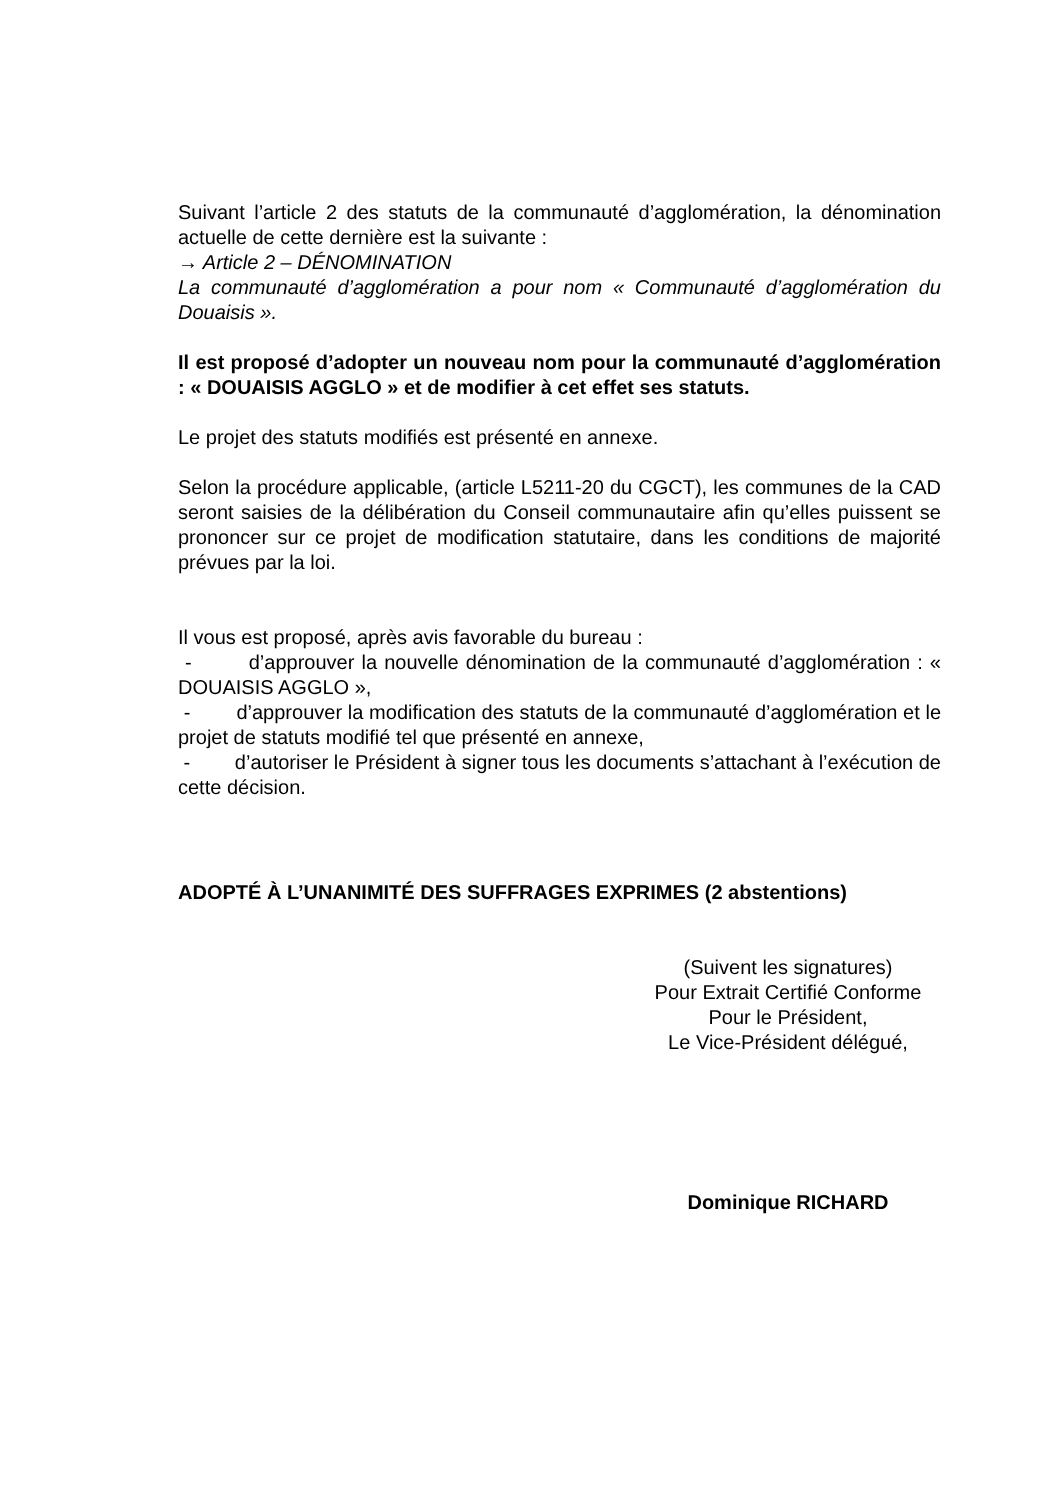Suivant l’article 2 des statuts de la communauté d’agglomération, la dénomination actuelle de cette dernière est la suivante :
→ Article 2 – DÉNOMINATION
La communauté d’agglomération a pour nom « Communauté d’agglomération du Douaisis ».
Il est proposé d’adopter un nouveau nom pour la communauté d’agglomération : « DOUAISIS AGGLO » et de modifier à cet effet ses statuts.
Le projet des statuts modifiés est présenté en annexe.
Selon la procédure applicable, (article L5211-20 du CGCT), les communes de la CAD seront saisies de la délibération du Conseil communautaire afin qu’elles puissent se prononcer sur ce projet de modification statutaire, dans les conditions de majorité prévues par la loi.
Il vous est proposé, après avis favorable du bureau :
- d’approuver la nouvelle dénomination de la communauté d’agglomération : « DOUAISIS AGGLO »,
- d’approuver la modification des statuts de la communauté d’agglomération et le projet de statuts modifié tel que présenté en annexe,
- d’autoriser le Président à signer tous les documents s’attachant à l’exécution de cette décision.
ADOPTÉ À L’UNANIMITÉ DES SUFFRAGES EXPRIMES (2 abstentions)
(Suivent les signatures)
Pour Extrait Certifié Conforme
Pour le Président,
Le Vice-Président délégué,
Dominique RICHARD